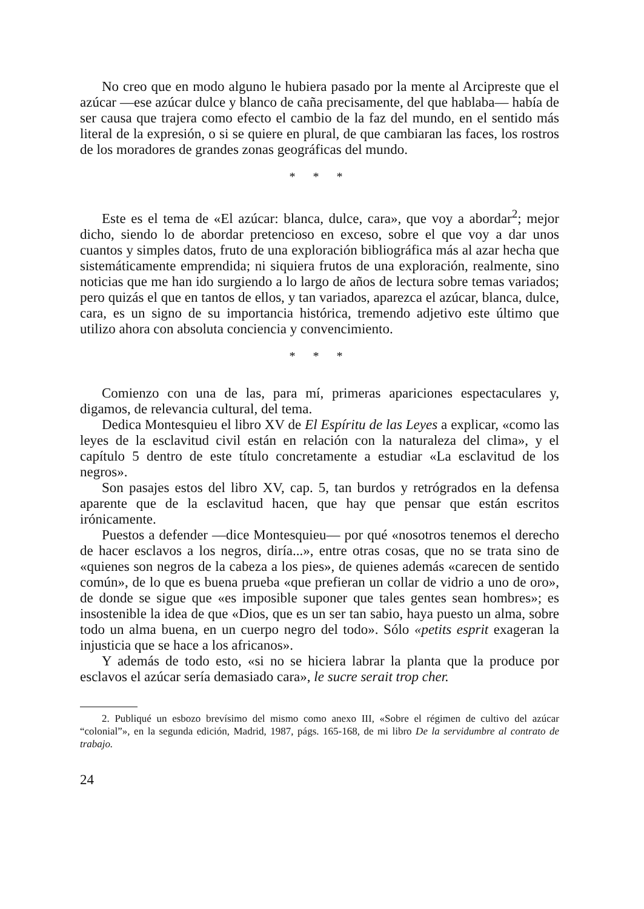No creo que en modo alguno le hubiera pasado por la mente al Arcipreste que el azúcar —ese azúcar dulce y blanco de caña precisamente, del que hablaba— había de ser causa que trajera como efecto el cambio de la faz del mundo, en el sentido más literal de la expresión, o si se quiere en plural, de que cambiaran las faces, los rostros de los moradores de grandes zonas geográficas del mundo.
* * *
Este es el tema de «El azúcar: blanca, dulce, cara», que voy a abordar<sup>2</sup>; mejor dicho, siendo lo de abordar pretencioso en exceso, sobre el que voy a dar unos cuantos y simples datos, fruto de una exploración bibliográfica más al azar hecha que sistemáticamente emprendida; ni siquiera frutos de una exploración, realmente, sino noticias que me han ido surgiendo a lo largo de años de lectura sobre temas variados; pero quizás el que en tantos de ellos, y tan variados, aparezca el azúcar, blanca, dulce, cara, es un signo de su importancia histórica, tremendo adjetivo este último que utilizo ahora con absoluta conciencia y convencimiento.
* * *
Comienzo con una de las, para mí, primeras apariciones espectaculares y, digamos, de relevancia cultural, del tema.
Dedica Montesquieu el libro XV de El Espíritu de las Leyes a explicar, «como las leyes de la esclavitud civil están en relación con la naturaleza del clima», y el capítulo 5 dentro de este título concretamente a estudiar «La esclavitud de los negros».
Son pasajes estos del libro XV, cap. 5, tan burdos y retrógrados en la defensa aparente que de la esclavitud hacen, que hay que pensar que están escritos irónicamente.
Puestos a defender —dice Montesquieu— por qué «nosotros tenemos el derecho de hacer esclavos a los negros, diría...», entre otras cosas, que no se trata sino de «quienes son negros de la cabeza a los pies», de quienes además «carecen de sentido común», de lo que es buena prueba «que prefieran un collar de vidrio a uno de oro», de donde se sigue que «es imposible suponer que tales gentes sean hombres»; es insostenible la idea de que «Dios, que es un ser tan sabio, haya puesto un alma, sobre todo un alma buena, en un cuerpo negro del todo». Sólo «petits esprit exageran la injusticia que se hace a los africanos».
Y además de todo esto, «si no se hiciera labrar la planta que la produce por esclavos el azúcar sería demasiado cara», le sucre serait trop cher.
2. Publiqué un esbozo brevísimo del mismo como anexo III, «Sobre el régimen de cultivo del azúcar “colonial”», en la segunda edición, Madrid, 1987, págs. 165-168, de mi libro De la servidumbre al contrato de trabajo.
24